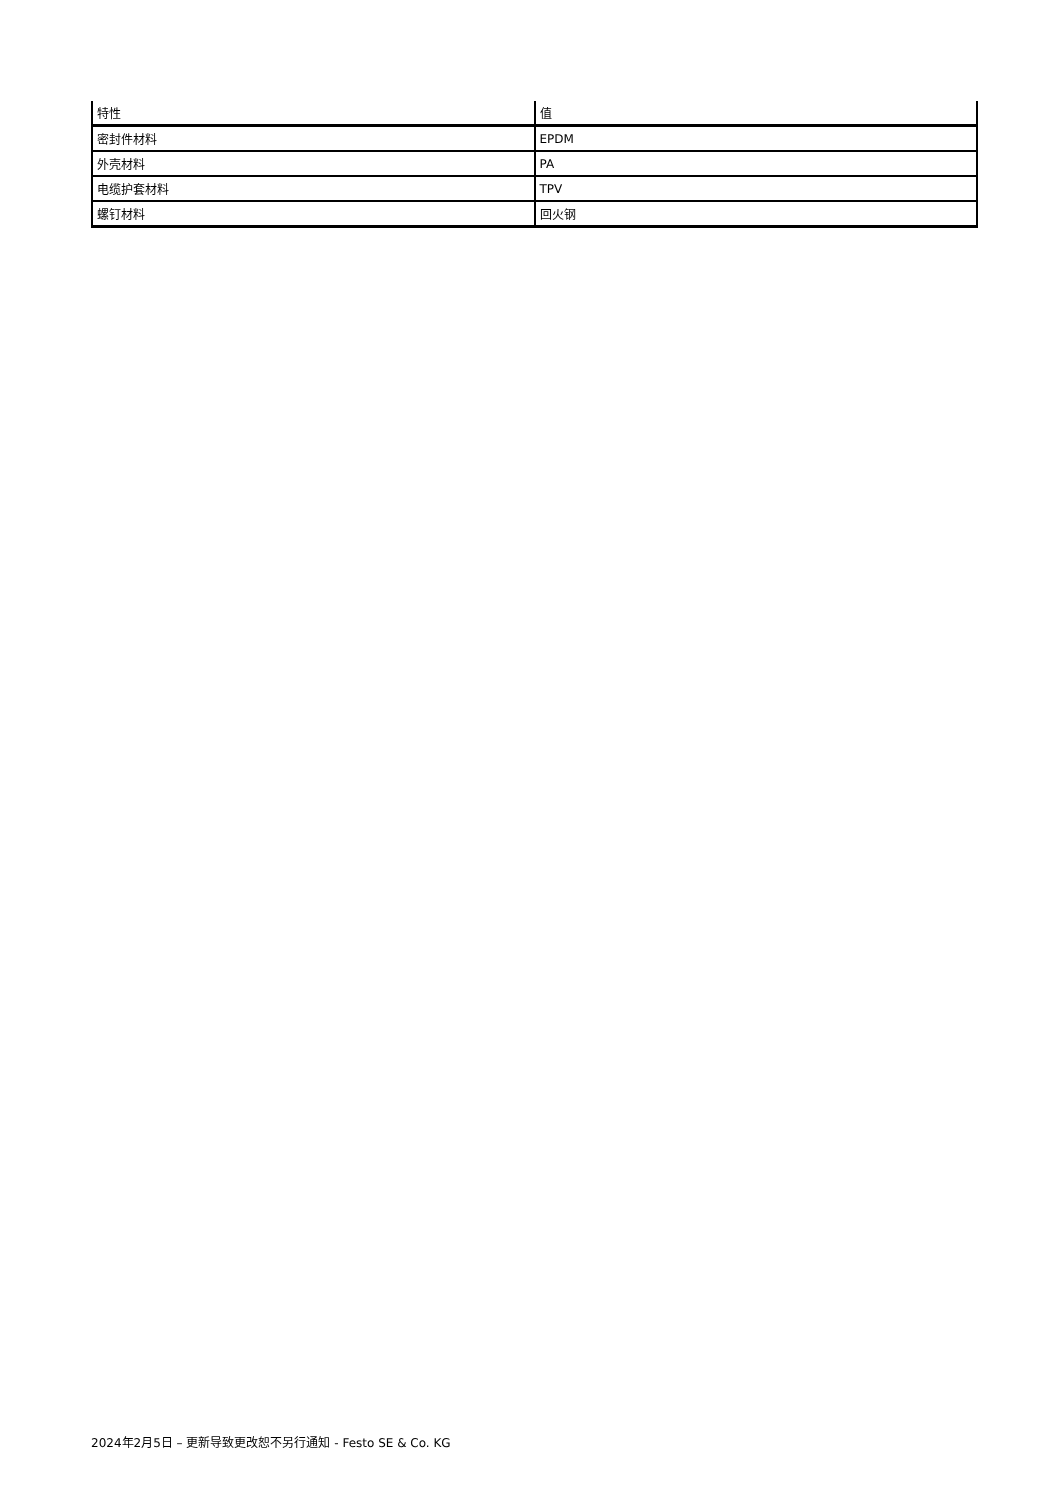| 特性 | 值 |
| --- | --- |
| 密封件材料 | EPDM |
| 外壳材料 | PA |
| 电缆护套材料 | TPV |
| 螺钉材料 | 回火钢 |
2024年2月5日 – 更新导致更改恕不另行通知 - Festo SE & Co. KG